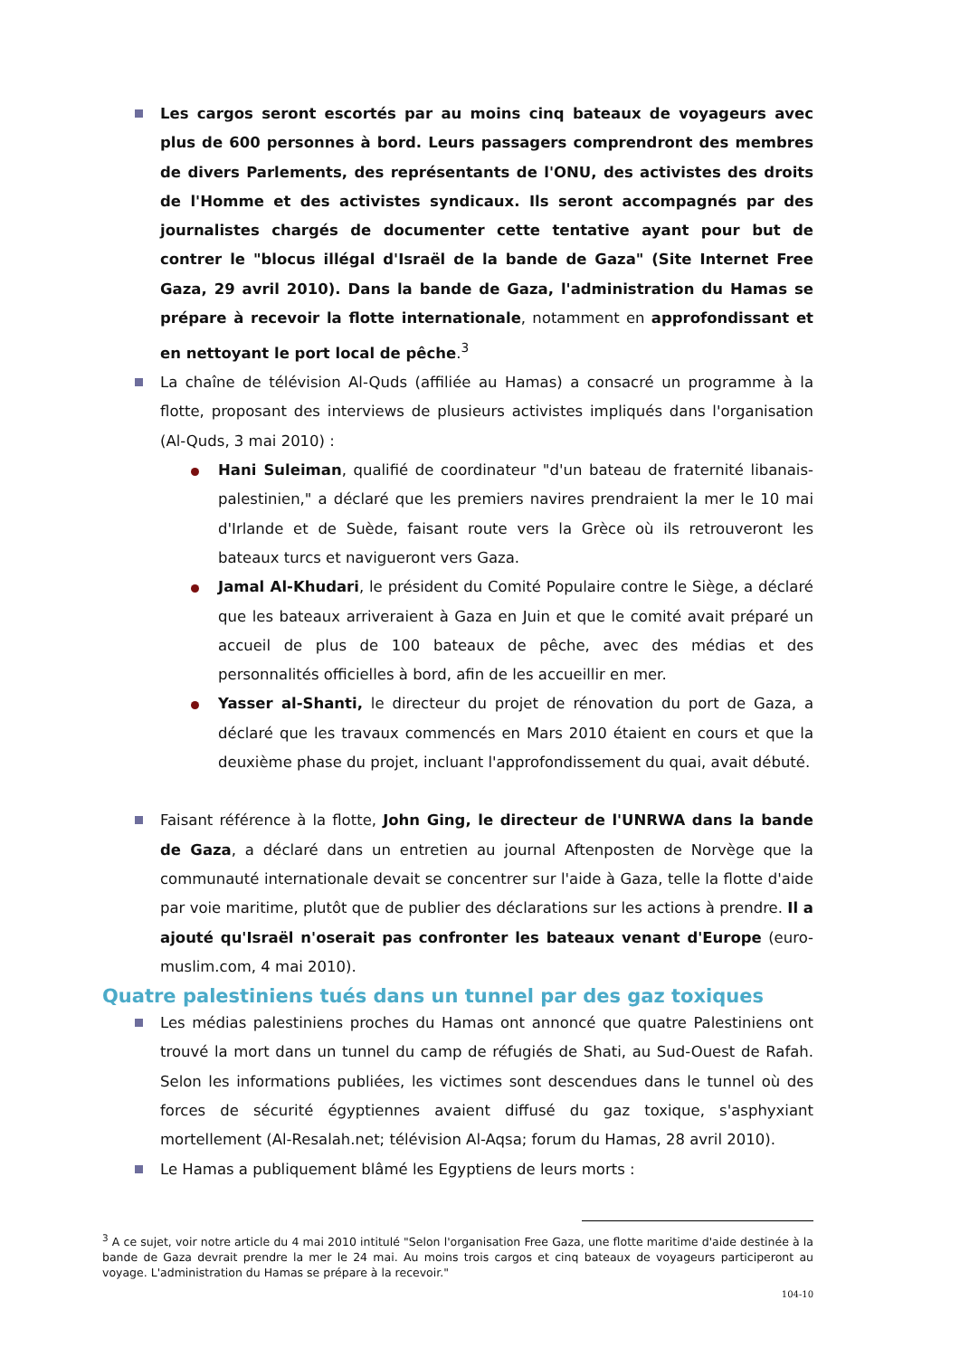Les cargos seront escortés par au moins cinq bateaux de voyageurs avec plus de 600 personnes à bord. Leurs passagers comprendront des membres de divers Parlements, des représentants de l'ONU, des activistes des droits de l'Homme et des activistes syndicaux. Ils seront accompagnés par des journalistes chargés de documenter cette tentative ayant pour but de contrer le "blocus illégal d'Israël de la bande de Gaza" (Site Internet Free Gaza, 29 avril 2010). Dans la bande de Gaza, l'administration du Hamas se prépare à recevoir la flotte internationale, notamment en approfondissant et en nettoyant le port local de pêche.<sup>3</sup>
La chaîne de télévision Al-Quds (affiliée au Hamas) a consacré un programme à la flotte, proposant des interviews de plusieurs activistes impliqués dans l'organisation (Al-Quds, 3 mai 2010) :
Hani Suleiman, qualifié de coordinateur "d'un bateau de fraternité libanais-palestinien," a déclaré que les premiers navires prendraient la mer le 10 mai d'Irlande et de Suède, faisant route vers la Grèce où ils retrouveront les bateaux turcs et navigueront vers Gaza.
Jamal Al-Khudari, le président du Comité Populaire contre le Siège, a déclaré que les bateaux arriveraient à Gaza en Juin et que le comité avait préparé un accueil de plus de 100 bateaux de pêche, avec des médias et des personnalités officielles à bord, afin de les accueillir en mer.
Yasser al-Shanti, le directeur du projet de rénovation du port de Gaza, a déclaré que les travaux commencés en Mars 2010 étaient en cours et que la deuxième phase du projet, incluant l'approfondissement du quai, avait débuté.
Faisant référence à la flotte, John Ging, le directeur de l'UNRWA dans la bande de Gaza, a déclaré dans un entretien au journal Aftenposten de Norvège que la communauté internationale devait se concentrer sur l'aide à Gaza, telle la flotte d'aide par voie maritime, plutôt que de publier des déclarations sur les actions à prendre. Il a ajouté qu'Israël n'oserait pas confronter les bateaux venant d'Europe (euro-muslim.com, 4 mai 2010).
Quatre palestiniens tués dans un tunnel par des gaz toxiques
Les médias palestiniens proches du Hamas ont annoncé que quatre Palestiniens ont trouvé la mort dans un tunnel du camp de réfugiés de Shati, au Sud-Ouest de Rafah. Selon les informations publiées, les victimes sont descendues dans le tunnel où des forces de sécurité égyptiennes avaient diffusé du gaz toxique, s'asphyxiant mortellement (Al-Resalah.net; télévision Al-Aqsa; forum du Hamas, 28 avril 2010).
Le Hamas a publiquement blâmé les Egyptiens de leurs morts :
<sup>3</sup> A ce sujet, voir notre article du 4 mai 2010 intitulé "Selon l'organisation Free Gaza, une flotte maritime d'aide destinée à la bande de Gaza devrait prendre la mer le 24 mai. Au moins trois cargos et cinq bateaux de voyageurs participeront au voyage. L'administration du Hamas se prépare à la recevoir."
104-10